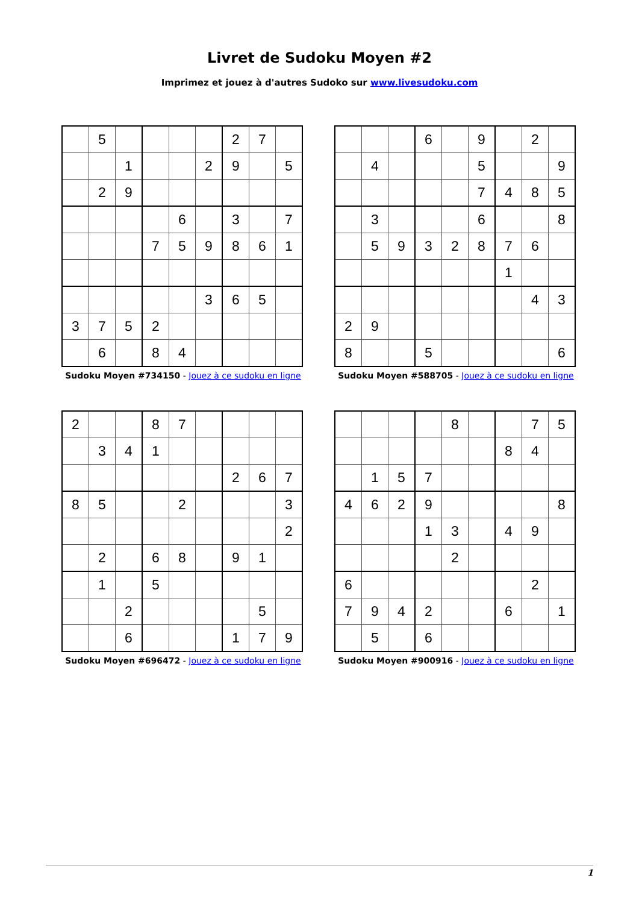Livret de Sudoku Moyen #2
Imprimez et jouez à d'autres Sudoko sur www.livesudoku.com
| | 5 | | | | | 2 | 7 | |
| | | 1 | | | 2 | 9 | | 5 |
| | 2 | 9 | | | | | | |
| | | | | 6 | | 3 | | 7 |
| | | | 7 | 5 | 9 | 8 | 6 | 1 |
| | | | | | 3 | 6 | 5 | |
| 3 | 7 | 5 | 2 | | | | | |
| | 6 | | 8 | 4 | | | | |
Sudoku Moyen #734150 - Jouez à ce sudoku en ligne
| | | | 6 | | 9 | | 2 | |
| | 4 | | | | 5 | | | 9 |
| | | | | | 7 | 4 | 8 | 5 |
| | 3 | | | | 6 | | | 8 |
| | 5 | 9 | 3 | 2 | 8 | 7 | 6 | |
| | | | | | | 1 | | |
| | | | | | | | 4 | 3 |
| 2 | 9 | | | | | | | |
| 8 | | | 5 | | | | | 6 |
Sudoku Moyen #588705 - Jouez à ce sudoku en ligne
| 2 | | | 8 | 7 | | | | |
| | 3 | 4 | 1 | | | | | |
| | | | | | | 2 | 6 | 7 |
| 8 | 5 | | | 2 | | | | 3 |
| | | | | | | | | 2 |
| | 2 | | 6 | 8 | | 9 | 1 | |
| | 1 | | 5 | | | | | |
| | | 2 | | | | | 5 | |
| | | 6 | | | | 1 | 7 | 9 |
Sudoku Moyen #696472 - Jouez à ce sudoku en ligne
| | | | | 8 | | | 7 | 5 |
| | | | | | | 8 | 4 | |
| | 1 | 5 | 7 | | | | | |
| 4 | 6 | 2 | 9 | | | | | 8 |
| | | | 1 | 3 | | 4 | 9 | |
| | | | | 2 | | | | |
| 6 | | | | | | | 2 | |
| 7 | 9 | 4 | 2 | | | 6 | | 1 |
| | 5 | | 6 | | | | | |
Sudoku Moyen #900916 - Jouez à ce sudoku en ligne
1